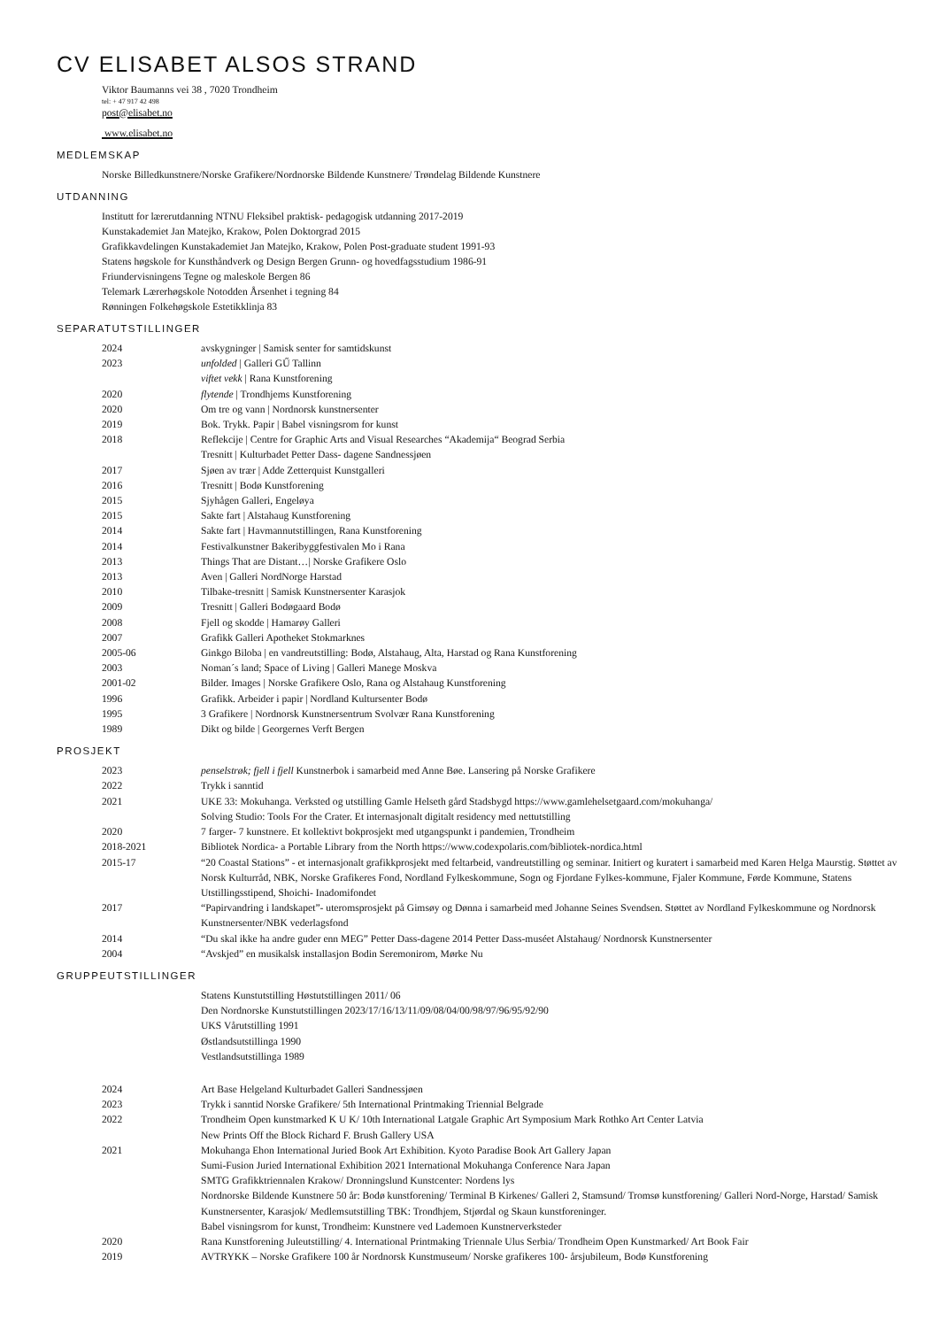CV ELISABET ALSOS STRAND
Viktor Baumanns vei 38 , 7020 Trondheim
tel: + 47 917 42 498
post@elisabet.no
www.elisabet.no
MEDLEMSKAP
Norske Billedkunstnere/Norske Grafikere/Nordnorske Bildende Kunstnere/ Trøndelag Bildende Kunstnere
UTDANNING
Institutt for lærerutdanning NTNU Fleksibel praktisk- pedagogisk utdanning 2017-2019
Kunstakademiet Jan Matejko, Krakow, Polen Doktorgrad 2015
Grafikkavdelingen Kunstakademiet Jan Matejko, Krakow, Polen Post-graduate student 1991-93
Statens høgskole for Kunsthåndverk og Design Bergen Grunn- og hovedfagsstudium 1986-91
Friundervisningens Tegne og maleskole Bergen 86
Telemark Lærerhøgskole Notodden Årsenhet i tegning 84
Rønningen Folkehøgskole Estetikklinja 83
SEPARATUTSTILLINGER
2024 avskygninger | Samisk senter for samtidskunst
2023 unfolded | Galleri GŰ Tallinn
viftet vekk | Rana Kunstforening
2020 flytende | Trondhjems Kunstforening
2020 Om tre og vann | Nordnorsk kunstnersenter
2019 Bok. Trykk. Papir | Babel visningsrom for kunst
2018 Reflekcije | Centre for Graphic Arts and Visual Researches “Akademija“ Beograd Serbia
Tresnitt | Kulturbadet Petter Dass- dagene Sandnessjøen
2017 Sjøen av trær | Adde Zetterquist Kunstgalleri
2016 Tresnitt | Bodø Kunstforening
2015 Sjyhågen Galleri, Engeløya
2015 Sakte fart | Alstahaug Kunstforening
2014 Sakte fart | Havmannutstillingen, Rana Kunstforening
2014 Festivalkunstner Bakeribyggfestivalen Mo i Rana
2013 Things That are Distant…| Norske Grafikere Oslo
2013 Aven | Galleri NordNorge Harstad
2010 Tilbake-tresnitt | Samisk Kunstnersenter Karasjok
2009 Tresnitt | Galleri Bodøgaard Bodø
2008 Fjell og skodde | Hamarøy Galleri
2007 Grafikk Galleri Apotheket Stokmarknes
2005-06 Ginkgo Biloba | en vandreutstilling: Bodø, Alstahaug, Alta, Harstad og Rana Kunstforening
2003 Noman´s land; Space of Living | Galleri Manege Moskva
2001-02 Bilder. Images | Norske Grafikere Oslo, Rana og Alstahaug Kunstforening
1996 Grafikk. Arbeider i papir | Nordland Kultursenter Bodø
1995 3 Grafikere | Nordnorsk Kunstnersentrum Svolvær Rana Kunstforening
1989 Dikt og bilde | Georgernes Verft Bergen
PROSJEKT
2023 penselstrøk; fjell i fjell Kunstnerbok i samarbeid med Anne Bøe. Lansering på Norske Grafikere
2022 Trykk i sanntid
2021 UKE 33: Mokuhanga. Verksted og utstilling Gamle Helseth gård Stadsbygd https://www.gamlehelsetgaard.com/mokuhanga/
Solving Studio: Tools For the Crater. Et internasjonalt digitalt residency med nettutstilling
2020 7 farger- 7 kunstnere. Et kollektivt bokprosjekt med utgangspunkt i pandemien, Trondheim
2018-2021 Bibliotek Nordica- a Portable Library from the North https://www.codexpolaris.com/bibliotek-nordica.html
2015-17 “20 Coastal Stations” - et internasjonalt grafikkprosjekt med feltarbeid, vandreutstilling og seminar. Initiert og kuratert i samarbeid med Karen Helga Maurstig. Støttet av Norsk Kulturråd, NBK, Norske Grafikeres Fond, Nordland Fylkeskommune, Sogn og Fjordane Fylkes-kommune, Fjaler Kommune, Førde Kommune, Statens Utstillingsstipend, Shoichi- Inadomifondet
2017 “Papirvandring i landskapet”- uteromsprosjekt på Gimsøy og Dønna i samarbeid med Johanne Seines Svendsen. Støttet av Nordland Fylkeskommune og Nordnorsk Kunstnersenter/NBK vederlagsfond
2014 “Du skal ikke ha andre guder enn MEG” Petter Dass-dagene 2014 Petter Dass-muséet Alstahaug/ Nordnorsk Kunstnersenter
2004 “Avskjed” en musikalsk installasjon Bodin Seremonirom, Mørke Nu
GRUPPEUTSTILLINGER
Statens Kunstutstilling Høstutstillingen 2011/ 06
Den Nordnorske Kunstutstillingen 2023/17/16/13/11/09/08/04/00/98/97/96/95/92/90
UKS Vårutstilling 1991
Østlandsutstillinga 1990
Vestlandsutstillinga 1989
2024 Art Base Helgeland Kulturbadet Galleri Sandnessjøen
2023 Trykk i sanntid Norske Grafikere/ 5th International Printmaking Triennial Belgrade
2022 Trondheim Open kunstmarked K U K/ 10th International Latgale Graphic Art Symposium Mark Rothko Art Center Latvia
New Prints Off the Block Richard F. Brush Gallery USA
2021 Mokuhanga Ehon International Juried Book Art Exhibition. Kyoto Paradise Book Art Gallery Japan
Sumi-Fusion Juried International Exhibition 2021 International Mokuhanga Conference Nara Japan
SMTG Grafikktriennalen Krakow/ Dronningslund Kunstcenter: Nordens lys
Nordnorske Bildende Kunstnere 50 år: Bodø kunstforening/ Terminal B Kirkenes/ Galleri 2, Stamsund/ Tromsø kunstforening/ Galleri Nord-Norge, Harstad/ Samisk Kunstnersenter, Karasjok/ Medlemsutstilling TBK: Trondhjem, Stjørdal og Skaun kunstforeninger.
Babel visningsrom for kunst, Trondheim: Kunstnere ved Lademoen Kunstnerverksteder
2020 Rana Kunstforening Juleutstilling/ 4. International Printmaking Triennale Ulus Serbia/ Trondheim Open Kunstmarked/ Art Book Fair
2019 AVTRYKK – Norske Grafikere 100 år Nordnorsk Kunstmuseum/ Norske grafikeres 100- årsjubileum, Bodø Kunstforening